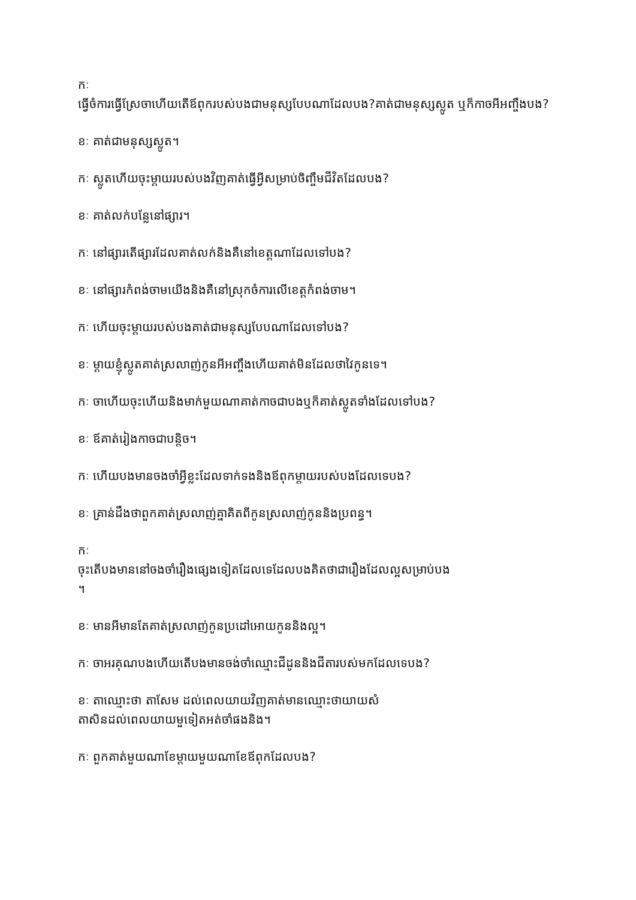កៈ
ធ្វើចំការធ្វើស្រែចាហើយតើឪពុករបស់បងជាមនុស្សបែបណាដែលបង?គាត់ជាមនុស្សស្លូត ឬក៏កាចអីអញ្ចឹងបង?
ខៈ គាត់ជាមនុស្សស្លូត។
កៈ ស្លូតហើយចុះម្ដាយរបស់បងវិញគាត់ធ្វើអ្វីសម្រាប់ចិញ្ចឹមជីវិតដែលបង?
ខៈ គាត់លក់បន្លែនៅផ្សារ។
កៈ នៅផ្សារតើផ្សារដែលគាត់លក់និងគឺនៅខេត្តណាដែលទៅបង?
ខៈ នៅផ្សារកំពង់ចាមយើងនិងគឺនៅស្រុកចំការលើខេត្តកំពង់ចាម។
កៈ ហើយចុះម្ដាយរបស់បងគាត់ជាមនុស្សបែបណាដែលទៅបង?
ខៈ ម្ដាយខ្ញុំស្លូតគាត់ស្រលាញ់កូនអីអញ្ចឹងហើយគាត់មិនដែលថាវៃកូនទេ។
កៈ ចាហើយចុះហើយនិងមាក់មួយណាគាត់កាចជាបងឬក៏គាត់ស្លូតទាំងដែលទៅបង?
ខៈ ឪគាត់រៀងកាចជាបន្តិច។
កៈ ហើយបងមានចងចាំអ្វីខ្លះដែលទាក់ទងនិងឪពុកម្ដាយរបស់បងដែលទេបង?
ខៈ គ្រាន់ដឹងថាពួកគាត់ស្រលាញ់គ្នាគិតពីកូនស្រលាញ់កូននិងប្រពន្ធ។
កៈ
ចុះតើបងមាននៅចងចាំរឿងផ្សេងទៀតដែលទេដែលបងគិតថាជារឿងដែលល្អសម្រាប់បង
។
ខៈ មានអីមានតែគាត់ស្រលាញ់កូនប្រដៅអោយកូននិងល្អ។
កៈ ចាអរគុណបងហើយតើបងមានចង់ចាំឈ្មោះជីដូននិងជីតារបស់មកដែលទេបង?
ខៈ តាឈ្មោះថា តាសែម ដល់ពេលយាយវិញគាត់មានឈ្មោះថាយាយសំ
តាសិនដល់ពេលយាយមួទៀតអត់ចាំផងនិង។
កៈ ពួកគាត់មួយណាខែម្ដាយមួយណាខែឪពុកដែលបង?